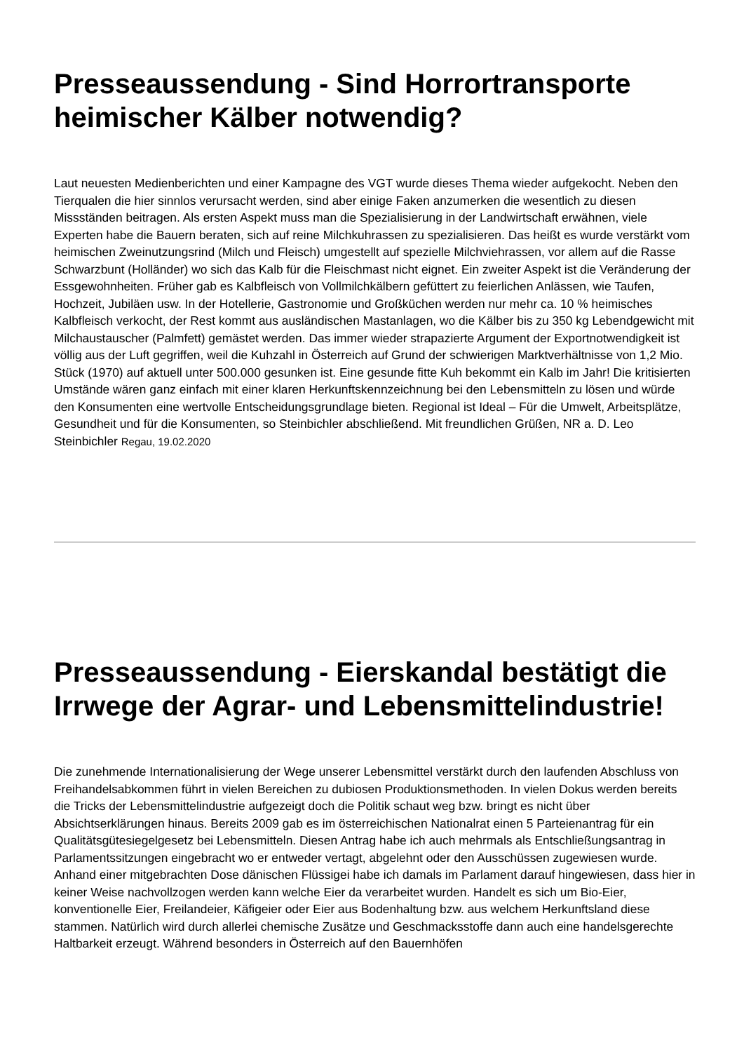Presseaussendung - Sind Horrortransporte heimischer Kälber notwendig?
Laut neuesten Medienberichten und einer Kampagne des VGT wurde dieses Thema wieder aufgekocht. Neben den Tierqualen die hier sinnlos verursacht werden, sind aber einige Faken anzumerken die wesentlich zu diesen Missständen beitragen. Als ersten Aspekt muss man die Spezialisierung in der Landwirtschaft erwähnen, viele Experten habe die Bauern beraten, sich auf reine Milchkuhrassen zu spezialisieren. Das heißt es wurde verstärkt vom heimischen Zweinutzungsrind (Milch und Fleisch) umgestellt auf spezielle Milchviehrassen, vor allem auf die Rasse Schwarzbunt (Holländer) wo sich das Kalb für die Fleischmast nicht eignet. Ein zweiter Aspekt ist die Veränderung der Essgewohnheiten. Früher gab es Kalbfleisch von Vollmilchkälbern gefüttert zu feierlichen Anlässen, wie Taufen, Hochzeit, Jubiläen usw. In der Hotellerie, Gastronomie und Großküchen werden nur mehr ca. 10 % heimisches Kalbfleisch verkocht, der Rest kommt aus ausländischen Mastanlagen, wo die Kälber bis zu 350 kg Lebendgewicht mit Milchaustauscher (Palmfett) gemästet werden. Das immer wieder strapazierte Argument der Exportnotwendigkeit ist völlig aus der Luft gegriffen, weil die Kuhzahl in Österreich auf Grund der schwierigen Marktverhältnisse von 1,2 Mio. Stück (1970) auf aktuell unter 500.000 gesunken ist. Eine gesunde fitte Kuh bekommt ein Kalb im Jahr! Die kritisierten Umstände wären ganz einfach mit einer klaren Herkunftskennzeichnung bei den Lebensmitteln zu lösen und würde den Konsumenten eine wertvolle Entscheidungsgrundlage bieten. Regional ist Ideal – Für die Umwelt, Arbeitsplätze, Gesundheit und für die Konsumenten, so Steinbichler abschließend. Mit freundlichen Grüßen, NR a. D. Leo Steinbichler Regau, 19.02.2020
Presseaussendung - Eierskandal bestätigt die Irrwege der Agrar- und Lebensmittelindustrie!
Die zunehmende Internationalisierung der Wege unserer Lebensmittel verstärkt durch den laufenden Abschluss von Freihandelsabkommen führt in vielen Bereichen zu dubiosen Produktionsmethoden. In vielen Dokus werden bereits die Tricks der Lebensmittelindustrie aufgezeigt doch die Politik schaut weg bzw. bringt es nicht über Absichtserklärungen hinaus. Bereits 2009 gab es im österreichischen Nationalrat einen 5 Parteienantrag für ein Qualitätsgütesiegelgesetz bei Lebensmitteln. Diesen Antrag habe ich auch mehrmals als Entschließungsantrag in Parlamentssitzungen eingebracht wo er entweder vertagt, abgelehnt oder den Ausschüssen zugewiesen wurde. Anhand einer mitgebrachten Dose dänischen Flüssigei habe ich damals im Parlament darauf hingewiesen, dass hier in keiner Weise nachvollzogen werden kann welche Eier da verarbeitet wurden. Handelt es sich um Bio-Eier, konventionelle Eier, Freilandeier, Käfigeier oder Eier aus Bodenhaltung bzw. aus welchem Herkunftsland diese stammen. Natürlich wird durch allerlei chemische Zusätze und Geschmacksstoffe dann auch eine handelsgerechte Haltbarkeit erzeugt. Während besonders in Österreich auf den Bauernhöfen